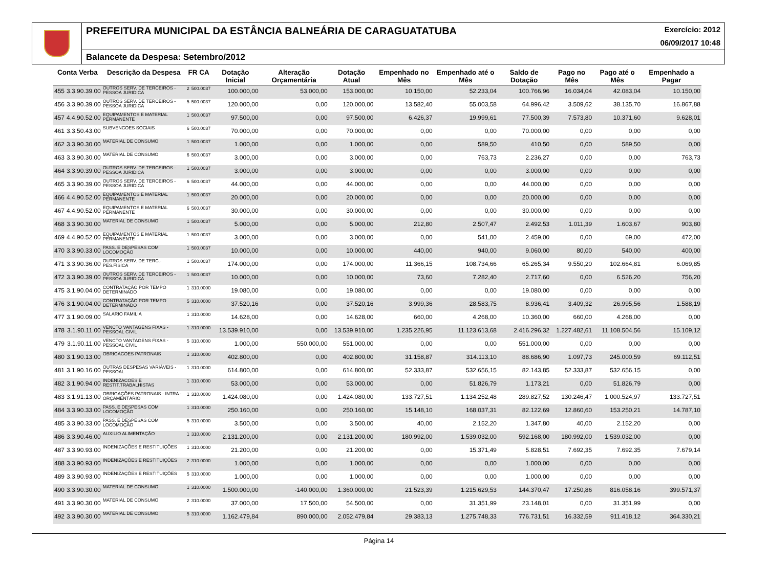PREFEITURA MUNICIPAL DA ESTÂNCIA BALNEÁRIA DE CARAGUATATUBA Exercício: 2012
06/09/2017 10:48
Balancete da Despesa: Setembro/2012
| Conta Verba | | Descrição da Despesa | FR CA | | Dotação Inicial | Alteração Orçamentária | Dotação Atual | Empenhado no Mês | Empenhado até o Mês | Saldo de Dotação | Pago no Mês | Pago até o Mês | Empenhado a Pagar |
| --- | --- | --- | --- | --- | --- | --- | --- | --- | --- | --- | --- | --- | --- |
| 455 | 3.3.90.39.00 | OUTROS SERV. DE TERCEIROS - PESSOA JURIDICA | 2 | 500.0037 | 100.000,00 | 53.000,00 | 153.000,00 | 10.150,00 | 52.233,04 | 100.766,96 | 16.034,04 | 42.083,04 | 10.150,00 |
| 456 | 3.3.90.39.00 | OUTROS SERV. DE TERCEIROS - PESSOA JURIDICA | 5 | 500.0037 | 120.000,00 | 0,00 | 120.000,00 | 13.582,40 | 55.003,58 | 64.996,42 | 3.509,62 | 38.135,70 | 16.867,88 |
| 457 | 4.4.90.52.00 | EQUIPAMENTOS E MATERIAL PERMANENTE | 1 | 500.0037 | 97.500,00 | 0,00 | 97.500,00 | 6.426,37 | 19.999,61 | 77.500,39 | 7.573,80 | 10.371,60 | 9.628,01 |
| 461 | 3.3.50.43.00 | SUBVENCOES SOCIAIS | 6 | 500.0037 | 70.000,00 | 0,00 | 70.000,00 | 0,00 | 0,00 | 70.000,00 | 0,00 | 0,00 | 0,00 |
| 462 | 3.3.90.30.00 | MATERIAL DE CONSUMO | 1 | 500.0037 | 1.000,00 | 0,00 | 1.000,00 | 0,00 | 589,50 | 410,50 | 0,00 | 589,50 | 0,00 |
| 463 | 3.3.90.30.00 | MATERIAL DE CONSUMO | 6 | 500.0037 | 3.000,00 | 0,00 | 3.000,00 | 0,00 | 763,73 | 2.236,27 | 0,00 | 0,00 | 763,73 |
| 464 | 3.3.90.39.00 | OUTROS SERV. DE TERCEIROS - PESSOA JURIDICA | 1 | 500.0037 | 3.000,00 | 0,00 | 3.000,00 | 0,00 | 0,00 | 3.000,00 | 0,00 | 0,00 | 0,00 |
| 465 | 3.3.90.39.00 | OUTROS SERV. DE TERCEIROS - PESSOA JURIDICA | 6 | 500.0037 | 44.000,00 | 0,00 | 44.000,00 | 0,00 | 0,00 | 44.000,00 | 0,00 | 0,00 | 0,00 |
| 466 | 4.4.90.52.00 | EQUIPAMENTOS E MATERIAL PERMANENTE | 1 | 500.0037 | 20.000,00 | 0,00 | 20.000,00 | 0,00 | 0,00 | 20.000,00 | 0,00 | 0,00 | 0,00 |
| 467 | 4.4.90.52.00 | EQUIPAMENTOS E MATERIAL PERMANENTE | 6 | 500.0037 | 30.000,00 | 0,00 | 30.000,00 | 0,00 | 0,00 | 30.000,00 | 0,00 | 0,00 | 0,00 |
| 468 | 3.3.90.30.00 | MATERIAL DE CONSUMO | 1 | 500.0037 | 5.000,00 | 0,00 | 5.000,00 | 212,80 | 2.507,47 | 2.492,53 | 1.011,39 | 1.603,67 | 903,80 |
| 469 | 4.4.90.52.00 | EQUIPAMENTOS E MATERIAL PERMANENTE | 1 | 500.0037 | 3.000,00 | 0,00 | 3.000,00 | 0,00 | 541,00 | 2.459,00 | 0,00 | 69,00 | 472,00 |
| 470 | 3.3.90.33.00 | PASS. E DESPESAS COM LOCOMOÇÃO | 1 | 500.0037 | 10.000,00 | 0,00 | 10.000,00 | 440,00 | 940,00 | 9.060,00 | 80,00 | 540,00 | 400,00 |
| 471 | 3.3.90.36.00 | OUTROS SERV. DE TERC.-PES.FISICA | 1 | 500.0037 | 174.000,00 | 0,00 | 174.000,00 | 11.366,15 | 108.734,66 | 65.265,34 | 9.550,20 | 102.664,81 | 6.069,85 |
| 472 | 3.3.90.39.00 | OUTROS SERV. DE TERCEIROS - PESSOA JURIDICA | 1 | 500.0037 | 10.000,00 | 0,00 | 10.000,00 | 73,60 | 7.282,40 | 2.717,60 | 0,00 | 6.526,20 | 756,20 |
| 475 | 3.1.90.04.00 | CONTRATAÇÃO POR TEMPO DETERMINADO | 1 | 310.0000 | 19.080,00 | 0,00 | 19.080,00 | 0,00 | 0,00 | 19.080,00 | 0,00 | 0,00 | 0,00 |
| 476 | 3.1.90.04.00 | CONTRATAÇÃO POR TEMPO DETERMINADO | 5 | 310.0000 | 37.520,16 | 0,00 | 37.520,16 | 3.999,36 | 28.583,75 | 8.936,41 | 3.409,32 | 26.995,56 | 1.588,19 |
| 477 | 3.1.90.09.00 | SALARIO FAMILIA | 1 | 310.0000 | 14.628,00 | 0,00 | 14.628,00 | 660,00 | 4.268,00 | 10.360,00 | 660,00 | 4.268,00 | 0,00 |
| 478 | 3.1.90.11.00 | VENCTO VANTAGENS FIXAS - PESSOAL CIVIL | 1 | 310.0000 | 13.539.910,00 | 0,00 | 13.539.910,00 | 1.235.226,95 | 11.123.613,68 | 2.416.296,32 | 1.227.482,61 | 11.108.504,56 | 15.109,12 |
| 479 | 3.1.90.11.00 | VENCTO VANTAGENS FIXAS - PESSOAL CIVIL | 5 | 310.0000 | 1.000,00 | 550.000,00 | 551.000,00 | 0,00 | 0,00 | 551.000,00 | 0,00 | 0,00 | 0,00 |
| 480 | 3.1.90.13.00 | OBRIGACOES PATRONAIS | 1 | 310.0000 | 402.800,00 | 0,00 | 402.800,00 | 31.158,87 | 314.113,10 | 88.686,90 | 1.097,73 | 245.000,59 | 69.112,51 |
| 481 | 3.1.90.16.00 | OUTRAS DESPESAS VARIÁVEIS - PESSOAL | 1 | 310.0000 | 614.800,00 | 0,00 | 614.800,00 | 52.333,87 | 532.656,15 | 82.143,85 | 52.333,87 | 532.656,15 | 0,00 |
| 482 | 3.1.90.94.00 | INDENIZACOES E RESTIT.TRABALHISTAS | 1 | 310.0000 | 53.000,00 | 0,00 | 53.000,00 | 0,00 | 51.826,79 | 1.173,21 | 0,00 | 51.826,79 | 0,00 |
| 483 | 3.1.91.13.00 | OBRIGAÇÕES PATRONAIS - INTRA - ORÇAMENTÁRIO | 1 | 310.0000 | 1.424.080,00 | 0,00 | 1.424.080,00 | 133.727,51 | 1.134.252,48 | 289.827,52 | 130.246,47 | 1.000.524,97 | 133.727,51 |
| 484 | 3.3.90.33.00 | PASS. E DESPESAS COM LOCOMOÇÃO | 1 | 310.0000 | 250.160,00 | 0,00 | 250.160,00 | 15.148,10 | 168.037,31 | 82.122,69 | 12.860,60 | 153.250,21 | 14.787,10 |
| 485 | 3.3.90.33.00 | PASS. E DESPESAS COM LOCOMOÇÃO | 5 | 310.0000 | 3.500,00 | 0,00 | 3.500,00 | 40,00 | 2.152,20 | 1.347,80 | 40,00 | 2.152,20 | 0,00 |
| 486 | 3.3.90.46.00 | AUXILIO ALIMENTAÇÃO | 1 | 310.0000 | 2.131.200,00 | 0,00 | 2.131.200,00 | 180.992,00 | 1.539.032,00 | 592.168,00 | 180.992,00 | 1.539.032,00 | 0,00 |
| 487 | 3.3.90.93.00 | INDENIZAÇÕES E RESTITUIÇÕES | 1 | 310.0000 | 21.200,00 | 0,00 | 21.200,00 | 0,00 | 15.371,49 | 5.828,51 | 7.692,35 | 7.692,35 | 7.679,14 |
| 488 | 3.3.90.93.00 | INDENIZAÇÕES E RESTITUIÇÕES | 2 | 310.0000 | 1.000,00 | 0,00 | 1.000,00 | 0,00 | 0,00 | 1.000,00 | 0,00 | 0,00 | 0,00 |
| 489 | 3.3.90.93.00 | INDENIZAÇÕES E RESTITUIÇÕES | 5 | 310.0000 | 1.000,00 | 0,00 | 1.000,00 | 0,00 | 0,00 | 1.000,00 | 0,00 | 0,00 | 0,00 |
| 490 | 3.3.90.30.00 | MATERIAL DE CONSUMO | 1 | 310.0000 | 1.500.000,00 | -140.000,00 | 1.360.000,00 | 21.523,39 | 1.215.629,53 | 144.370,47 | 17.250,86 | 816.058,16 | 399.571,37 |
| 491 | 3.3.90.30.00 | MATERIAL DE CONSUMO | 2 | 310.0000 | 37.000,00 | 17.500,00 | 54.500,00 | 0,00 | 31.351,99 | 23.148,01 | 0,00 | 31.351,99 | 0,00 |
| 492 | 3.3.90.30.00 | MATERIAL DE CONSUMO | 5 | 310.0000 | 1.162.479,84 | 890.000,00 | 2.052.479,84 | 29.383,13 | 1.275.748,33 | 776.731,51 | 16.332,59 | 911.418,12 | 364.330,21 |
Página 14